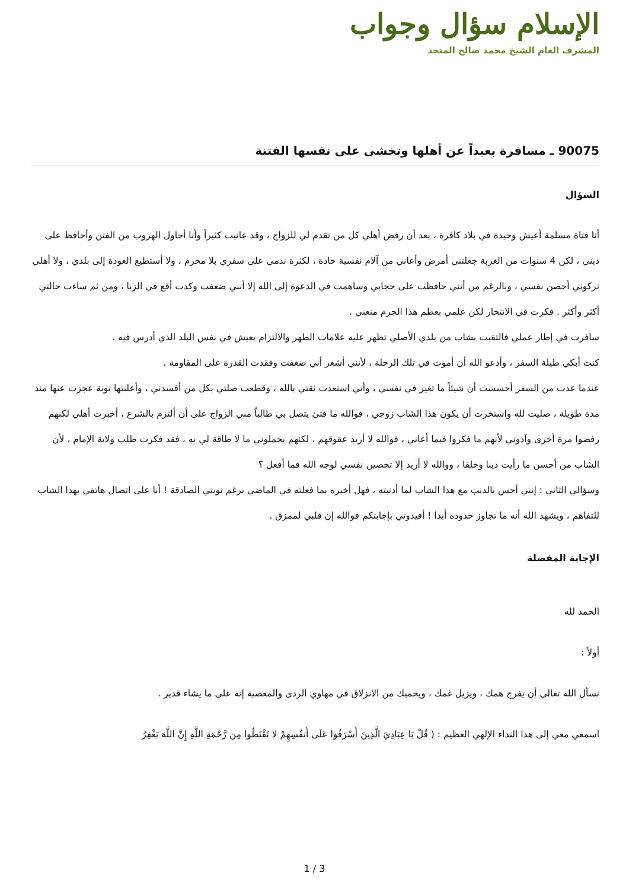الإسلام سؤال وجواب
المشرف العام الشيخ محمد صالح المنجد
90075 ـ مسافرة بعيداً عن أهلها وتخشى على نفسها الفتنة
السؤال
أنا فتاة مسلمة أعيش وحيدة في بلاد كافرة ، بعد أن رفض أهلي كل من تقدم لي للزواج ، وقد عانيت كثيراً وأنا أحاول الهروب من الفتن وأحافظ على ديني ، لكن 4 سنوات من الغربة جعلتني أمرض وأعاني من آلام نفسية حادة ، لكثرة ندمي على سفري بلا محرم ، ولا أستطيع العودة إلى بلدي ، ولا أهلي تركوني أحصن نفسي ، وبالرغم من أنني حافظت على حجابي وساهمت في الدعوة إلى الله إلا أنني ضعفت وكدت أقع في الزنا ، ومن ثم ساءت حالتي أكثر وأكثر . فكرت في الانتحار لكن علمي بعظم هذا الجرم منعني .
سافرت في إطار عملي فالتقيت بشاب من بلدي الأصلي تظهر عليه علامات الطهر والالتزام يعيش في نفس البلد الذي أدرس فيه .
كنت أبكي طيلة السفر ، وأدعو الله أن أموت في تلك الرحلة ، لأنني أشعر أني ضعفت وفقدت القدرة على المقاومة .
عندما عدت من السفر أحسست أن شيئاً ما تغير في نفسي ، وأني استعدت ثقتي بالله ، وقطعت صلتي بكل من أفسدني ، وأعلنتها توبة عجزت عنها منذ مدة طويلة ، صليت لله واستخرت أن يكون هذا الشاب زوجي ، فوالله ما فتئ يتصل بي طالباً مني الزواج على أن ألتزم بالشرع ، أخبرت أهلي لكنهم رفضوا مرة أخرى وآذوني لأنهم ما فكروا فيما أعاني ، فوالله لا أريد عقوقهم ، لكنهم يحملوني ما لا طاقة لي به ، فقد فكرت طلب ولاية الإمام ، لأن الشاب من أحسن ما رأيت دينا وخلقا ، ووالله لا أريد إلا تحصين نفسي لوجه الله فما أفعل ؟
وسؤالي الثاني : إنني أحس بالذنب مع هذا الشاب لما أذنبته ، فهل أخبره بما فعلته في الماضي برغم توبتي الصادقة ! أنا على اتصال هاتفي بهذا الشاب للتفاهم ، ويشهد الله أنه ما تجاوز حدوده أبدا ! أفيدوني بإجابتكم فوالله إن قلبي لممزق .
الإجابة المفصلة
الحمد لله
أولاً :
نسأل الله تعالى أن يفرج همك ، ويزيل غمك ، ويحميك من الانزلاق في مهاوي الردى والمعصية إنه على ما يشاء قدير .
اسمعي معي إلى هذا النداء الإلهي العظيم : ( قُلْ يَا عِبَادِيَ الَّذِينَ أَسْرَفُوا عَلَى أَنفُسِهِمْ لا تَقْنَطُوا مِن رَّحْمَةِ اللَّهِ إِنَّ اللَّهَ يَغْفِرُ
1 / 3